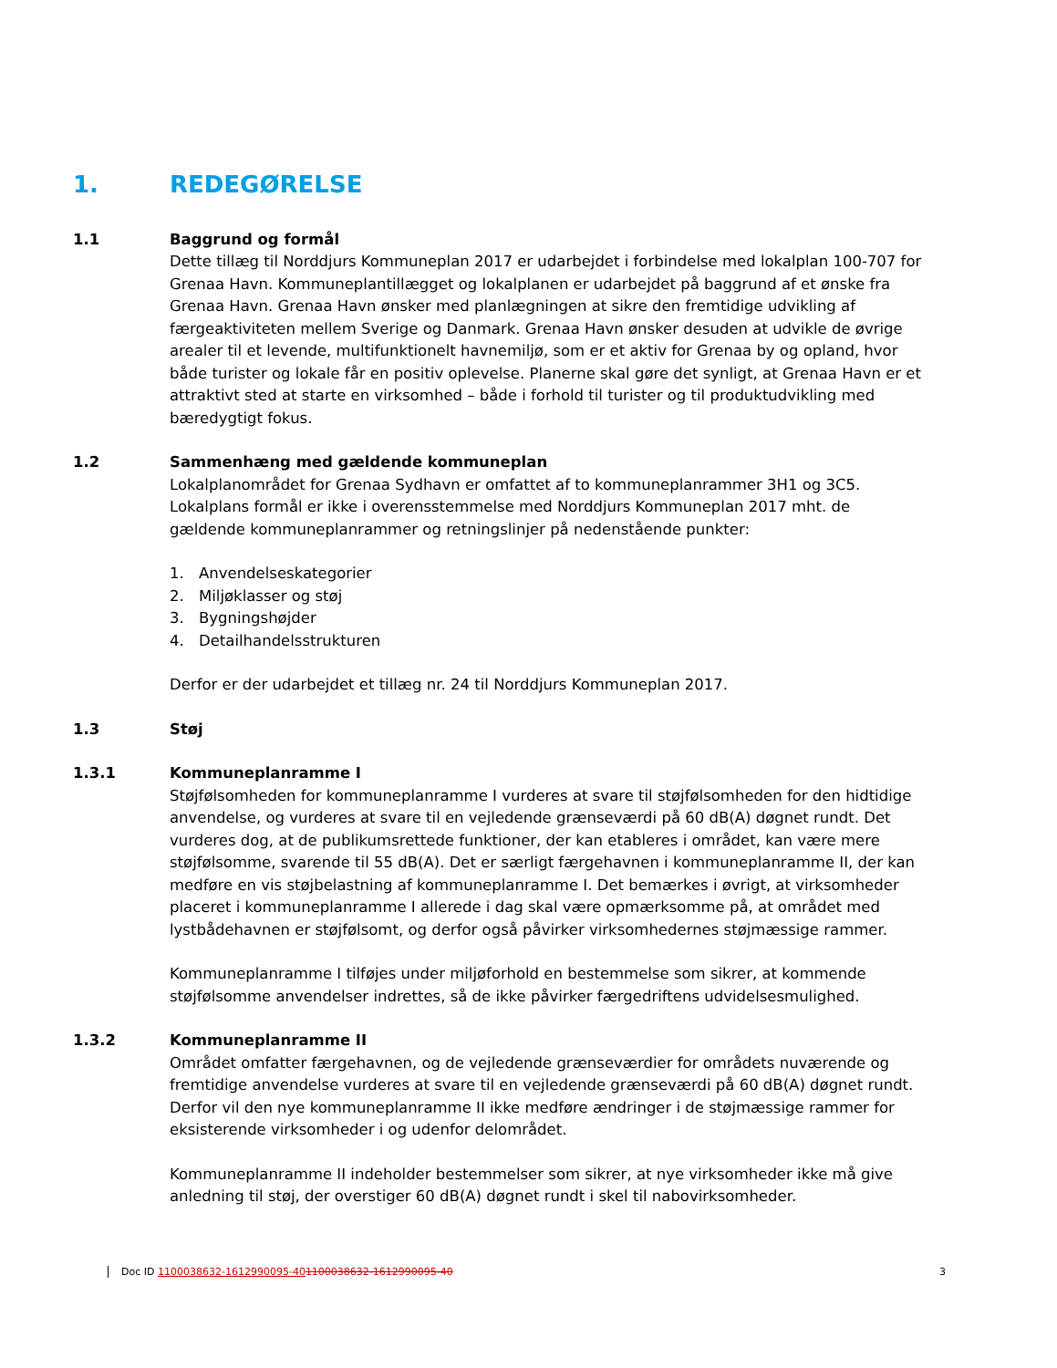1. REDEGØRELSE
1.1 Baggrund og formål
Dette tillæg til Norddjurs Kommuneplan 2017 er udarbejdet i forbindelse med lokalplan 100-707 for Grenaa Havn. Kommuneplantillægget og lokalplanen er udarbejdet på baggrund af et ønske fra Grenaa Havn. Grenaa Havn ønsker med planlægningen at sikre den fremtidige udvikling af færgeaktiviteten mellem Sverige og Danmark. Grenaa Havn ønsker desuden at udvikle de øvrige arealer til et levende, multifunktionelt havnemiljø, som er et aktiv for Grenaa by og opland, hvor både turister og lokale får en positiv oplevelse. Planerne skal gøre det synligt, at Grenaa Havn er et attraktivt sted at starte en virksomhed – både i forhold til turister og til produktudvikling med bæredygtigt fokus.
1.2 Sammenhæng med gældende kommuneplan
Lokalplanområdet for Grenaa Sydhavn er omfattet af to kommuneplanrammer 3H1 og 3C5. Lokalplans formål er ikke i overensstemmelse med Norddjurs Kommuneplan 2017 mht. de gældende kommuneplanrammer og retningslinjer på nedenstående punkter:
1. Anvendelseskategorier
2. Miljøklasser og støj
3. Bygningshøjder
4. Detailhandelsstrukturen
Derfor er der udarbejdet et tillæg nr. 24 til Norddjurs Kommuneplan 2017.
1.3 Støj
1.3.1 Kommuneplanramme I
Støjfølsomheden for kommuneplanramme I vurderes at svare til støjfølsomheden for den hidtidige anvendelse, og vurderes at svare til en vejledende grænseværdi på 60 dB(A) døgnet rundt. Det vurderes dog, at de publikumsrettede funktioner, der kan etableres i området, kan være mere støjfølsomme, svarende til 55 dB(A). Det er særligt færgehavnen i kommuneplanramme II, der kan medføre en vis støjbelastning af kommuneplanramme I. Det bemærkes i øvrigt, at virksomheder placeret i kommuneplanramme I allerede i dag skal være opmærksomme på, at området med lystbådehavnen er støjfølsomt, og derfor også påvirker virksomhedernes støjmæssige rammer.
Kommuneplanramme I tilføjes under miljøforhold en bestemmelse som sikrer, at kommende støjfølsomme anvendelser indrettes, så de ikke påvirker færgedriftens udvidelsesmulighed.
1.3.2 Kommuneplanramme II
Området omfatter færgehavnen, og de vejledende grænseværdier for områdets nuværende og fremtidige anvendelse vurderes at svare til en vejledende grænseværdi på 60 dB(A) døgnet rundt. Derfor vil den nye kommuneplanramme II ikke medføre ændringer i de støjmæssige rammer for eksisterende virksomheder i og udenfor delområdet.
Kommuneplanramme II indeholder bestemmelser som sikrer, at nye virksomheder ikke må give anledning til støj, der overstiger 60 dB(A) døgnet rundt i skel til nabovirksomheder.
Doc ID 1100038632-1612990095-401100038632-1612990095-40 3